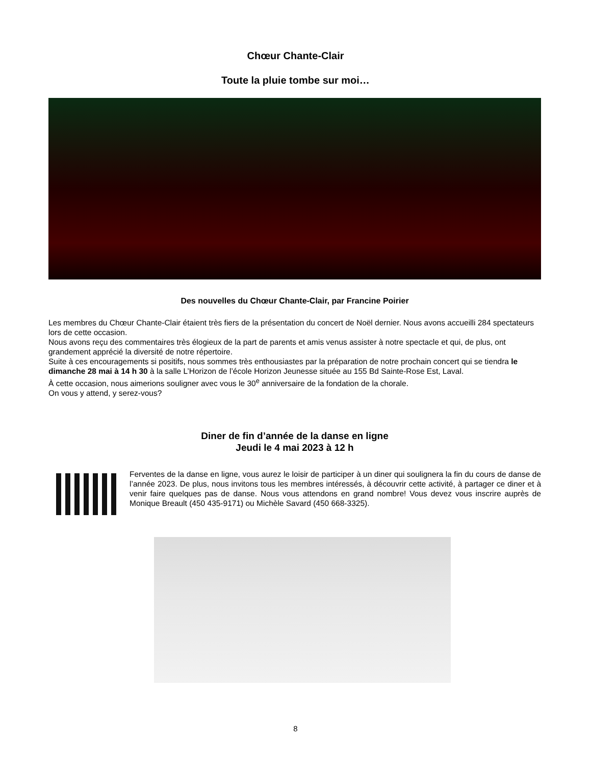Chœur Chante-Clair
Toute la pluie tombe sur moi…
Des nouvelles du Chœur Chante-Clair, par Francine Poirier
Les membres du Chœur Chante-Clair étaient très fiers de la présentation du concert de Noël dernier. Nous avons accueilli 284 spectateurs lors de cette occasion.
Nous avons reçu des commentaires très élogieux de la part de parents et amis venus assister à notre spectacle et qui, de plus, ont grandement apprécié la diversité de notre répertoire.
Suite à ces encouragements si positifs, nous sommes très enthousiastes par la préparation de notre prochain concert qui se tiendra le dimanche 28 mai à 14 h 30 à la salle L’Horizon de l’école Horizon Jeunesse située au 155 Bd Sainte-Rose Est, Laval.
À cette occasion, nous aimerions souligner avec vous le 30<sup>e</sup> anniversaire de la fondation de la chorale.
On vous y attend, y serez-vous?
Diner de fin d’année de la danse en ligne
Jeudi le 4 mai 2023 à 12 h
Ferventes de la danse en ligne, vous aurez le loisir de participer à un diner qui soulignera la fin du cours de danse de l’année 2023. De plus, nous invitons tous les membres intéressés, à découvrir cette activité, à partager ce diner et à venir faire quelques pas de danse. Nous vous attendons en grand nombre! Vous devez vous inscrire auprès de Monique Breault (450 435-9171) ou Michèle Savard (450 668-3325).
8